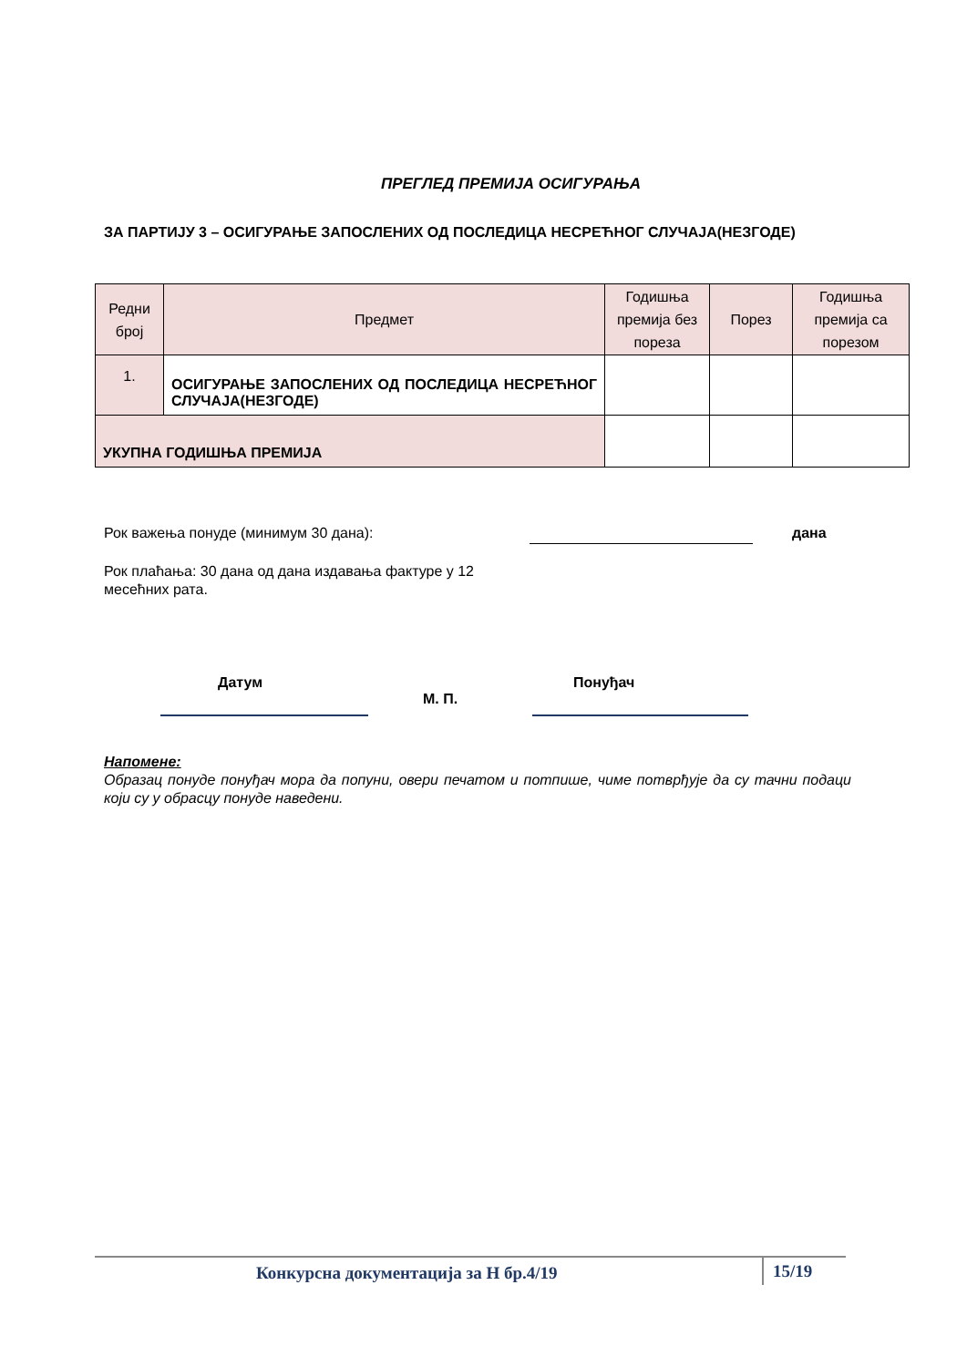ПРЕГЛЕД ПРЕМИЈА ОСИГУРАЊА
ЗА ПАРТИЈУ 3 – ОСИГУРАЊЕ ЗАПОСЛЕНИХ ОД ПОСЛЕДИЦА НЕСРЕЋНОГ СЛУЧАЈА(НЕЗГОДЕ)
| Редни број | Предмет | Годишња премија без пореза | Порез | Годишња премија са порезом |
| --- | --- | --- | --- | --- |
| 1. | ОСИГУРАЊЕ ЗАПОСЛЕНИХ ОД ПОСЛЕДИЦА НЕСРЕЋНОГ СЛУЧАЈА(НЕЗГОДЕ) | | | |
| УКУПНА ГОДИШЊА ПРЕМИЈА | | | | |
Рок важења понуде (минимум 30 дана): дана
Рок плаћања: 30 дана од дана издавања фактуре у 12 месећних рата.
Датум Понуђач
М. П.
Напомене:
Образац понуде понуђач мора да попуни, овери печатом и потпише, чиме потврђује да су тачни подаци који су у обрасцу понуде наведени.
Конкурсна документација за Н бр.4/19 15/19